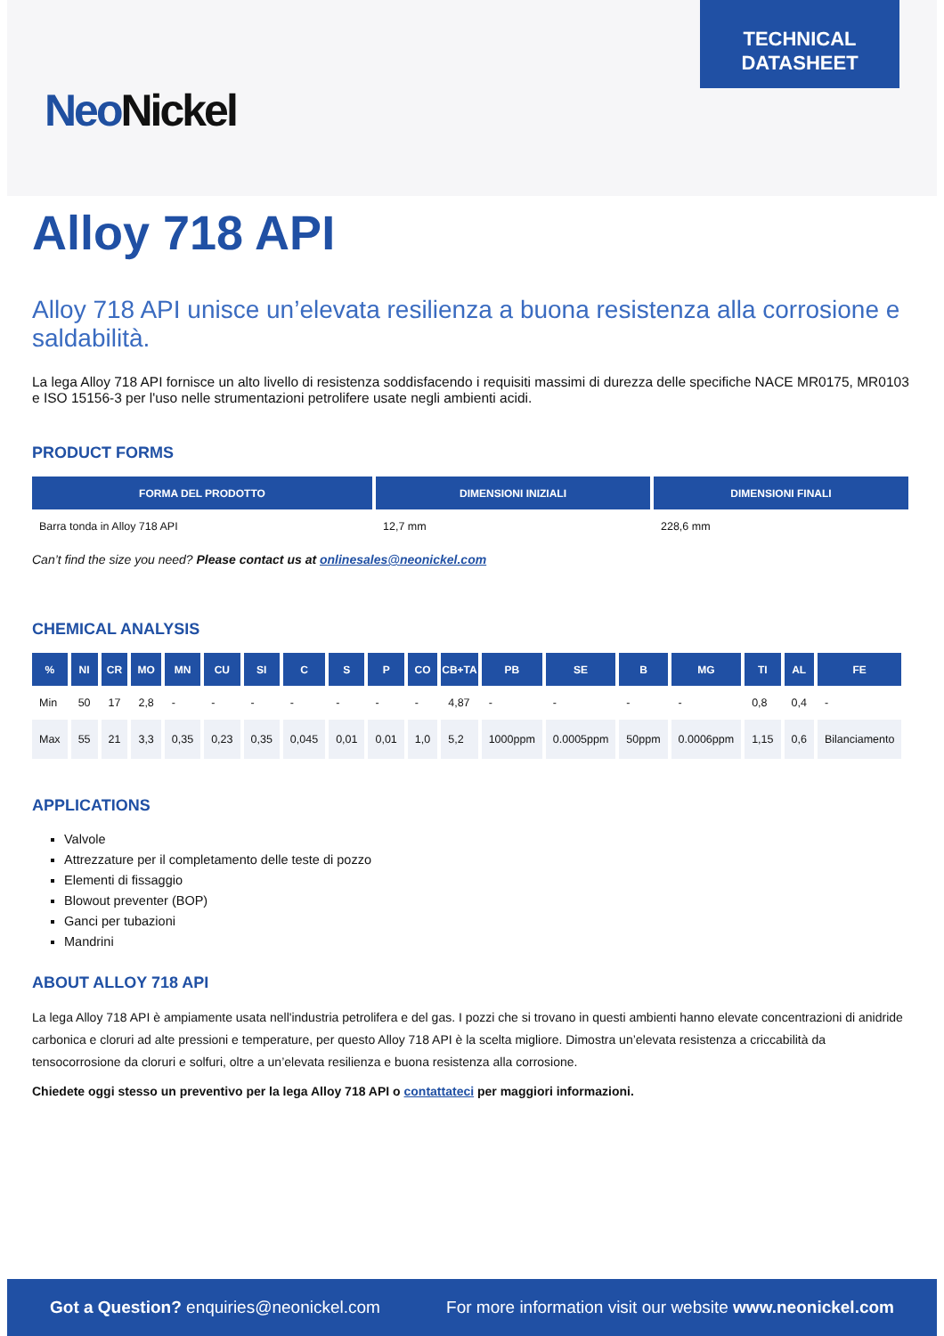NeoNickel
TECHNICAL
DATASHEET
Alloy 718 API
Alloy 718 API unisce un’elevata resilienza a buona resistenza alla corrosione e saldabilità.
La lega Alloy 718 API fornisce un alto livello di resistenza soddisfacendo i requisiti massimi di durezza delle specifiche NACE MR0175, MR0103 e ISO 15156-3 per l'uso nelle strumentazioni petrolifere usate negli ambienti acidi.
PRODUCT FORMS
| FORMA DEL PRODOTTO | DIMENSIONI INIZIALI | DIMENSIONI FINALI |
| --- | --- | --- |
| Barra tonda in Alloy 718 API | 12,7 mm | 228,6 mm |
Can’t find the size you need? Please contact us at onlinesales@neonickel.com
CHEMICAL ANALYSIS
| % | NI | CR | MO | MN | CU | SI | C | S | P | CO | CB+TA | PB | SE | B | MG | TI | AL | FE |
| --- | --- | --- | --- | --- | --- | --- | --- | --- | --- | --- | --- | --- | --- | --- | --- | --- | --- | --- |
| Min | 50 | 17 | 2,8 | - | - | - | - | - | - | - | 4,87 | - | - | - | - | 0,8 | 0,4 | - |
| Max | 55 | 21 | 3,3 | 0,35 | 0,23 | 0,35 | 0,045 | 0,01 | 0,01 | 1,0 | 5,2 | 1000ppm | 0.0005ppm | 50ppm | 0.0006ppm | 1,15 | 0,6 | Bilanciamento |
APPLICATIONS
Valvole
Attrezzature per il completamento delle teste di pozzo
Elementi di fissaggio
Blowout preventer (BOP)
Ganci per tubazioni
Mandrini
ABOUT ALLOY 718 API
La lega Alloy 718 API è ampiamente usata nell'industria petrolifera e del gas. I pozzi che si trovano in questi ambienti hanno elevate concentrazioni di anidride carbonica e cloruri ad alte pressioni e temperature, per questo Alloy 718 API è la scelta migliore. Dimostra un’elevata resistenza a criccabilità da tensocorrosione da cloruri e solfuri, oltre a un’elevata resilienza e buona resistenza alla corrosione.
Chiedete oggi stesso un preventivo per la lega Alloy 718 API o contattateci per maggiori informazioni.
Got a Question? enquiries@neonickel.com
For more information visit our website www.neonickel.com